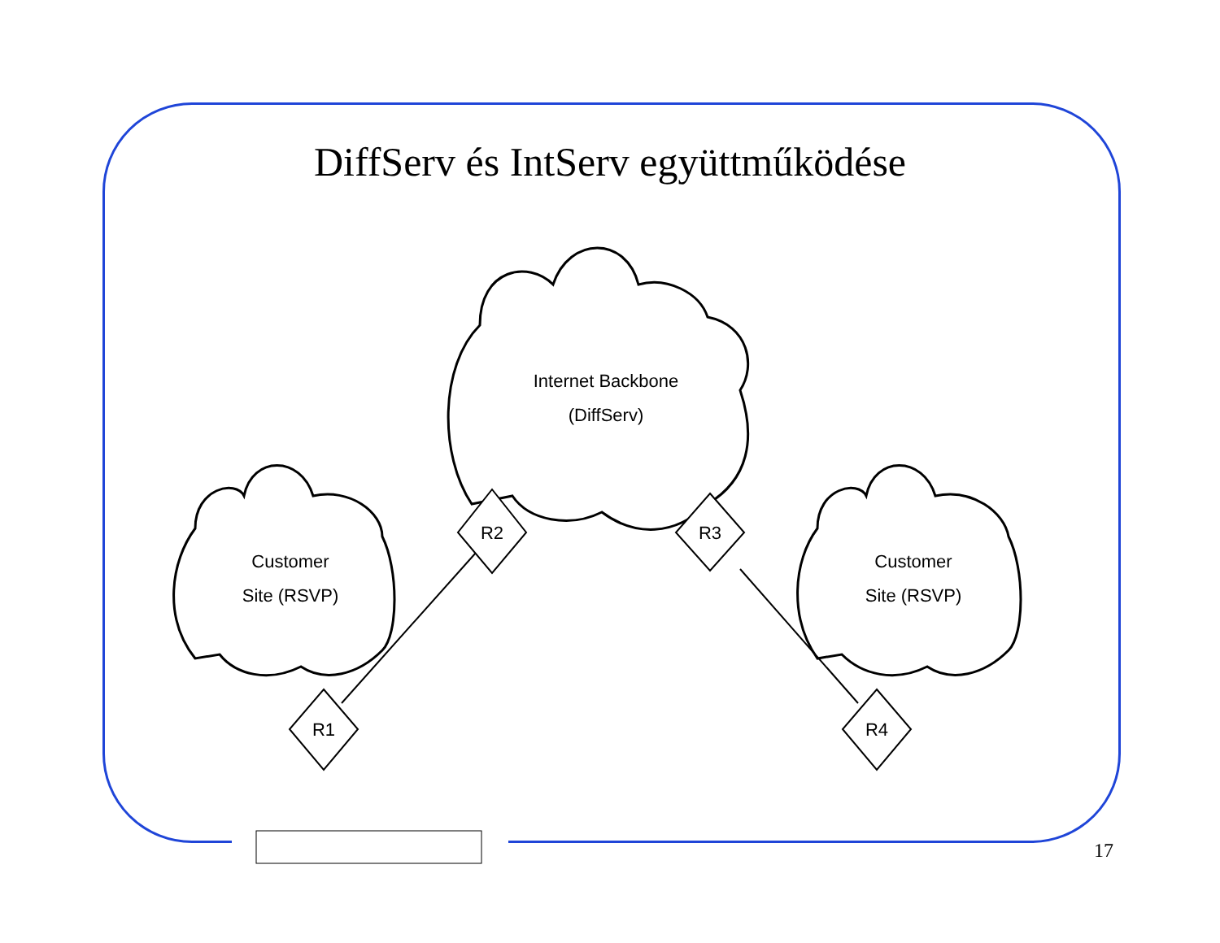DiffServ és IntServ együttműködése
Internet Backbone
(DiffServ)
Customer
Site (RSVP)
Customer
Site (RSVP)
R2
R3
R1
R4
17